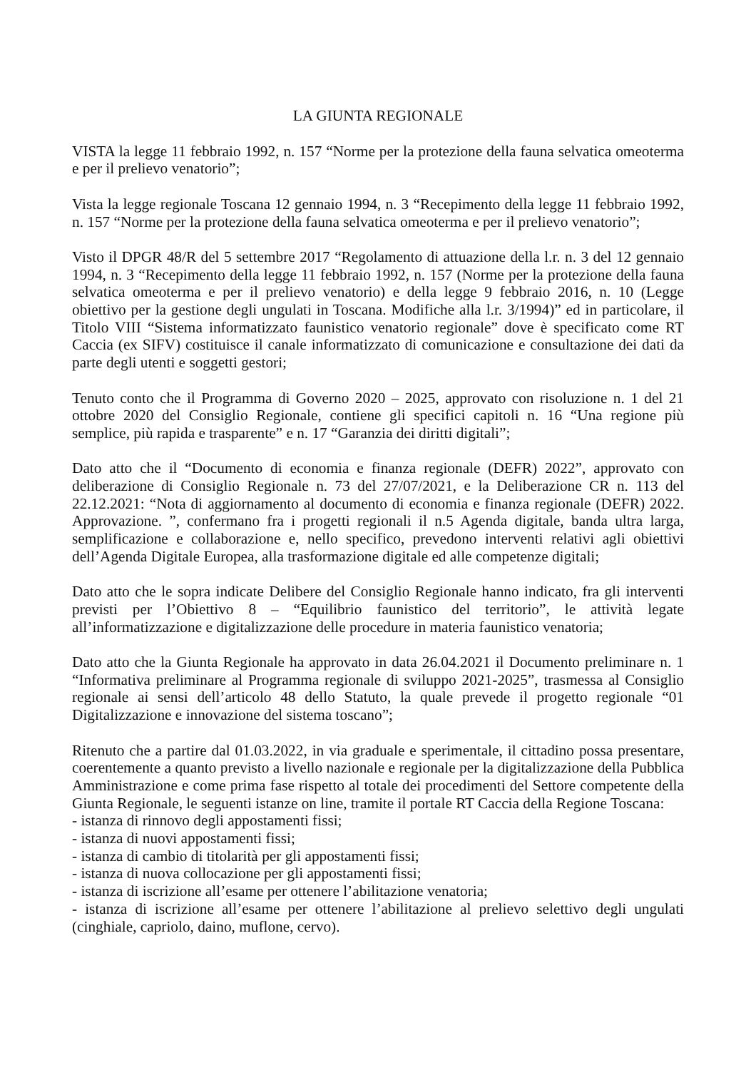LA GIUNTA REGIONALE
VISTA la legge 11 febbraio 1992, n. 157 “Norme per la protezione della fauna selvatica omeoterma e per il prelievo venatorio”;
Vista la legge regionale Toscana 12 gennaio 1994, n. 3 “Recepimento della legge 11 febbraio 1992, n. 157 “Norme per la protezione della fauna selvatica omeoterma e per il prelievo venatorio”;
Visto il DPGR 48/R del 5 settembre 2017 “Regolamento di attuazione della l.r. n. 3 del 12 gennaio 1994, n. 3 “Recepimento della legge 11 febbraio 1992, n. 157 (Norme per la protezione della fauna selvatica omeoterma e per il prelievo venatorio) e della legge 9 febbraio 2016, n. 10 (Legge obiettivo per la gestione degli ungulati in Toscana. Modifiche alla l.r. 3/1994)” ed in particolare, il Titolo VIII “Sistema informatizzato faunistico venatorio regionale” dove è specificato come RT Caccia (ex SIFV) costituisce il canale informatizzato di comunicazione e consultazione dei dati da parte degli utenti e soggetti gestori;
Tenuto conto che il Programma di Governo 2020 – 2025, approvato con risoluzione n. 1 del 21 ottobre 2020 del Consiglio Regionale, contiene gli specifici capitoli n. 16 “Una regione più semplice, più rapida e trasparente” e n. 17 “Garanzia dei diritti digitali”;
Dato atto che il “Documento di economia e finanza regionale (DEFR) 2022”, approvato con deliberazione di Consiglio Regionale n. 73 del 27/07/2021, e la Deliberazione CR n. 113 del 22.12.2021: “Nota di aggiornamento al documento di economia e finanza regionale (DEFR) 2022. Approvazione. ”, confermano fra i progetti regionali il n.5 Agenda digitale, banda ultra larga, semplificazione e collaborazione e, nello specifico, prevedono interventi relativi agli obiettivi dell’Agenda Digitale Europea, alla trasformazione digitale ed alle competenze digitali;
Dato atto che le sopra indicate Delibere del Consiglio Regionale hanno indicato, fra gli interventi previsti per l’Obiettivo 8 – “Equilibrio faunistico del territorio”, le attività legate all’informatizzazione e digitalizzazione delle procedure in materia faunistico venatoria;
Dato atto che la Giunta Regionale ha approvato in data 26.04.2021 il Documento preliminare n. 1 “Informativa preliminare al Programma regionale di sviluppo 2021-2025”, trasmessa al Consiglio regionale ai sensi dell’articolo 48 dello Statuto, la quale prevede il progetto regionale “01 Digitalizzazione e innovazione del sistema toscano”;
Ritenuto che a partire dal 01.03.2022, in via graduale e sperimentale, il cittadino possa presentare, coerentemente a quanto previsto a livello nazionale e regionale per la digitalizzazione della Pubblica Amministrazione e come prima fase rispetto al totale dei procedimenti del Settore competente della Giunta Regionale, le seguenti istanze on line, tramite il portale RT Caccia della Regione Toscana:
- istanza di rinnovo degli appostamenti fissi;
- istanza di nuovi appostamenti fissi;
- istanza di cambio di titolarità per gli appostamenti fissi;
- istanza di nuova collocazione per gli appostamenti fissi;
- istanza di iscrizione all’esame per ottenere l’abilitazione venatoria;
- istanza di iscrizione all’esame per ottenere l’abilitazione al prelievo selettivo degli ungulati (cinghiale, capriolo, daino, muflone, cervo).